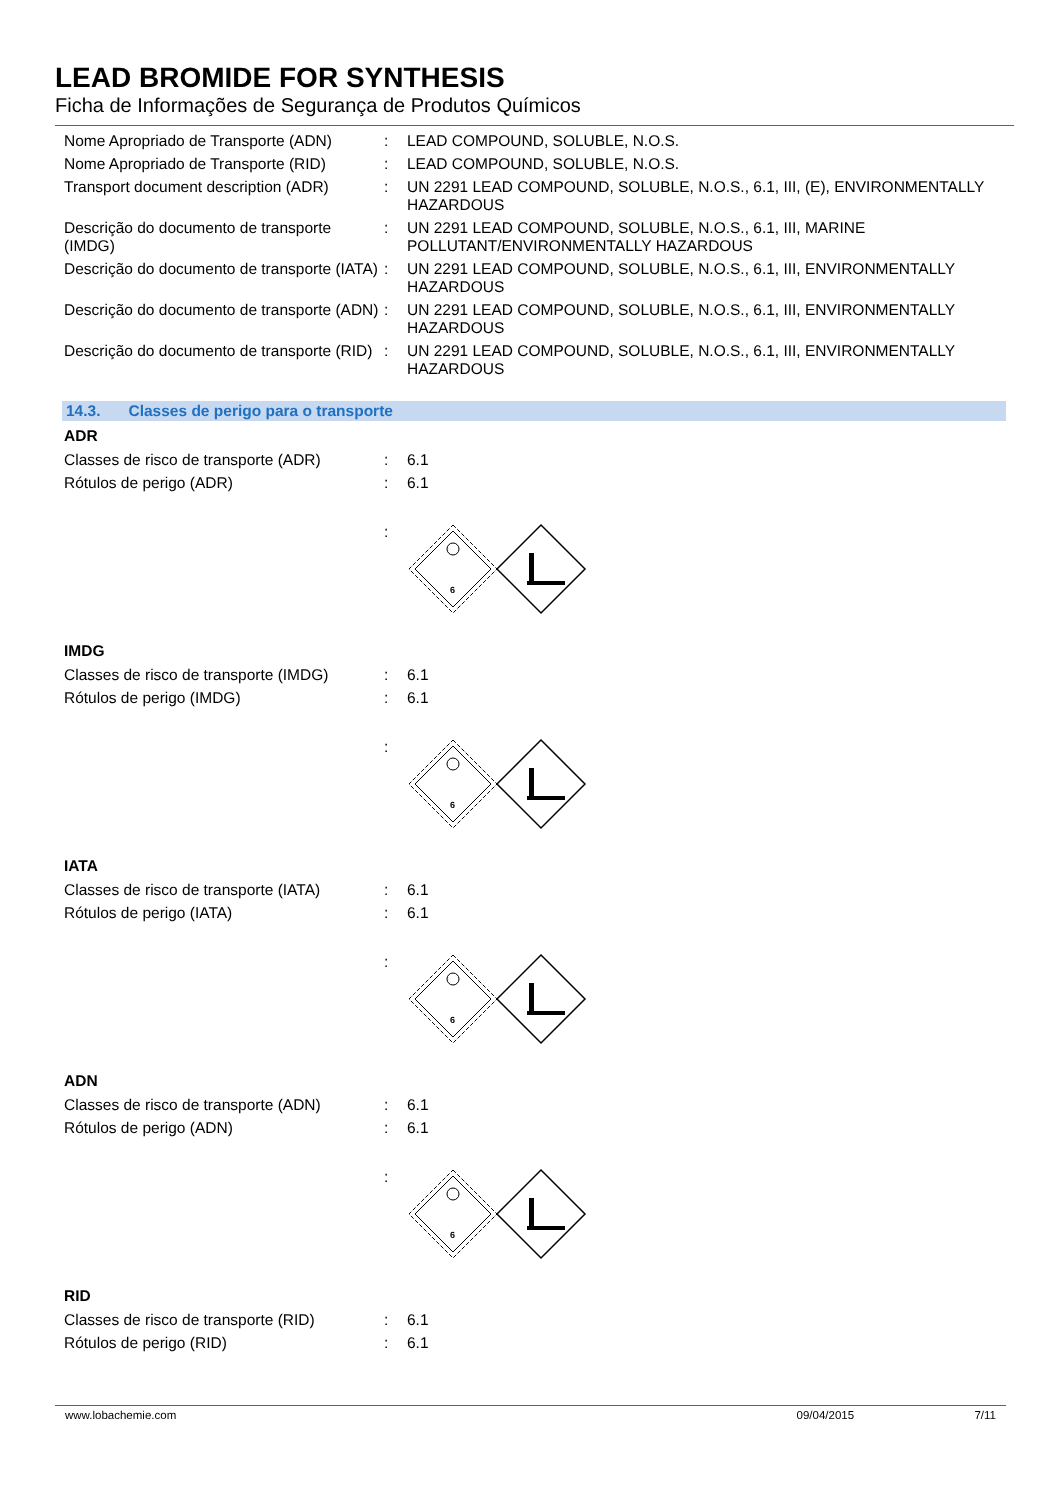LEAD BROMIDE FOR SYNTHESIS
Ficha de Informações de Segurança de Produtos Químicos
| Nome Apropriado de Transporte (ADN) | : | LEAD COMPOUND, SOLUBLE, N.O.S. |
| Nome Apropriado de Transporte (RID) | : | LEAD COMPOUND, SOLUBLE, N.O.S. |
| Transport document description (ADR) | : | UN 2291 LEAD COMPOUND, SOLUBLE, N.O.S., 6.1, III, (E), ENVIRONMENTALLY HAZARDOUS |
| Descrição do documento de transporte (IMDG) | : | UN 2291 LEAD COMPOUND, SOLUBLE, N.O.S., 6.1, III, MARINE POLLUTANT/ENVIRONMENTALLY HAZARDOUS |
| Descrição do documento de transporte (IATA) | : | UN 2291 LEAD COMPOUND, SOLUBLE, N.O.S., 6.1, III, ENVIRONMENTALLY HAZARDOUS |
| Descrição do documento de transporte (ADN) | : | UN 2291 LEAD COMPOUND, SOLUBLE, N.O.S., 6.1, III, ENVIRONMENTALLY HAZARDOUS |
| Descrição do documento de transporte (RID) | : | UN 2291 LEAD COMPOUND, SOLUBLE, N.O.S., 6.1, III, ENVIRONMENTALLY HAZARDOUS |
14.3. Classes de perigo para o transporte
ADR
| Classes de risco de transporte (ADR) | : | 6.1 |
| Rótulos de perigo (ADR) | : | 6.1 |
| | : | 6 |
IMDG
| Classes de risco de transporte (IMDG) | : | 6.1 |
| Rótulos de perigo (IMDG) | : | 6.1 |
| | : | 6 |
IATA
| Classes de risco de transporte (IATA) | : | 6.1 |
| Rótulos de perigo (IATA) | : | 6.1 |
| | : | 6 |
ADN
| Classes de risco de transporte (ADN) | : | 6.1 |
| Rótulos de perigo (ADN) | : | 6.1 |
| | : | 6 |
RID
| Classes de risco de transporte (RID) | : | 6.1 |
| Rótulos de perigo (RID) | : | 6.1 |
www.lobachemie.com 09/04/2015 7/11